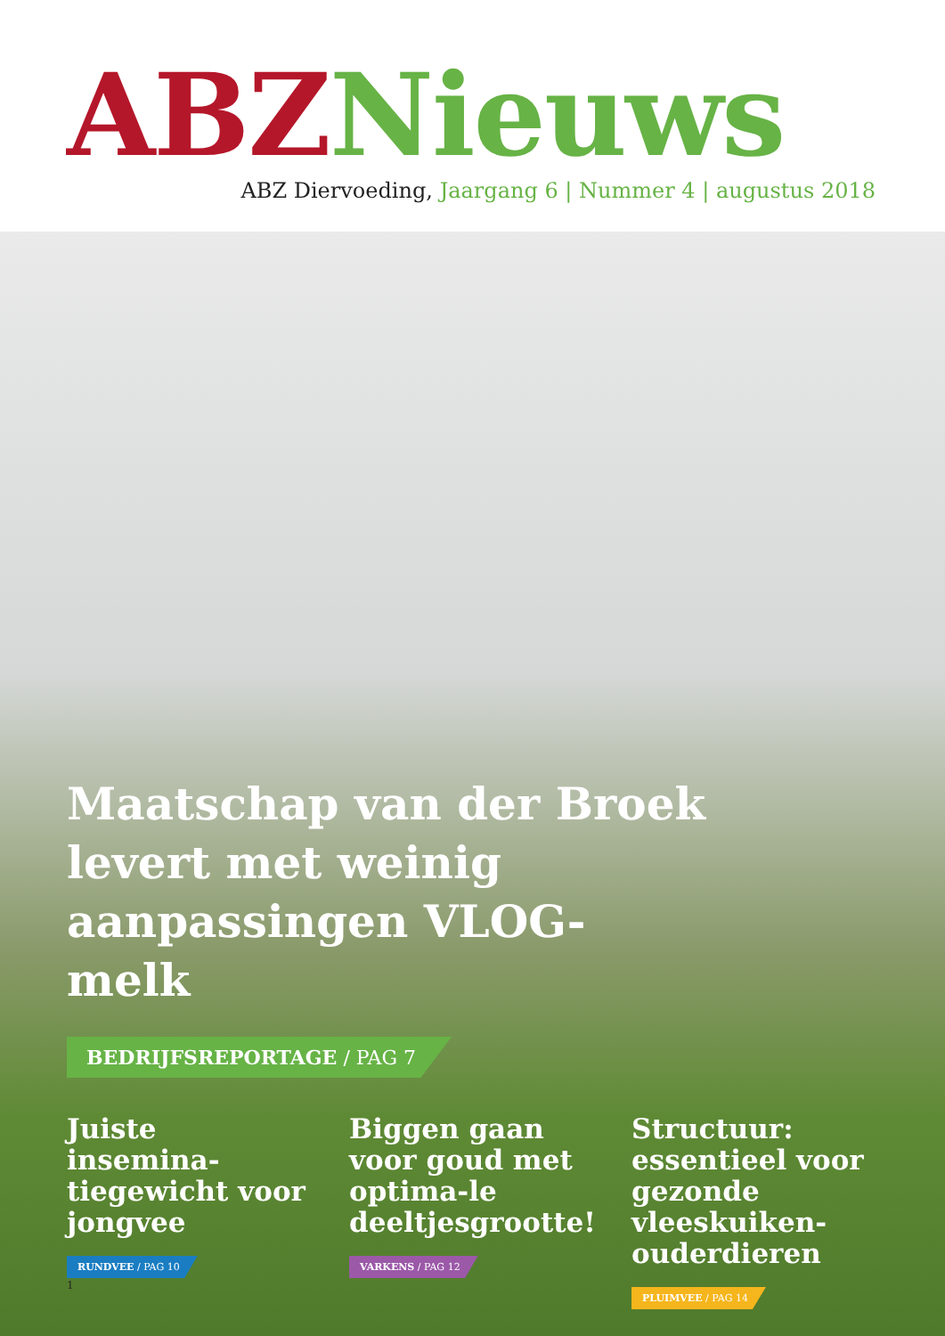ABZ Nieuws
ABZ Diervoeding, Jaargang 6 | Nummer 4 | augustus 2018
Maatschap van der Broek levert met weinig aanpassingen VLOG-melk
BEDRIJFSREPORTAGE / PAG 7
Juiste insemina-tiegewicht voor jongvee
RUNDVEE / PAG 10
Biggen gaan voor goud met optima-le deeltjesgrootte!
VARKENS / PAG 12
Structuur: essentieel voor gezonde vleeskuiken-ouderdieren
PLUIMVEE / PAG 14
1